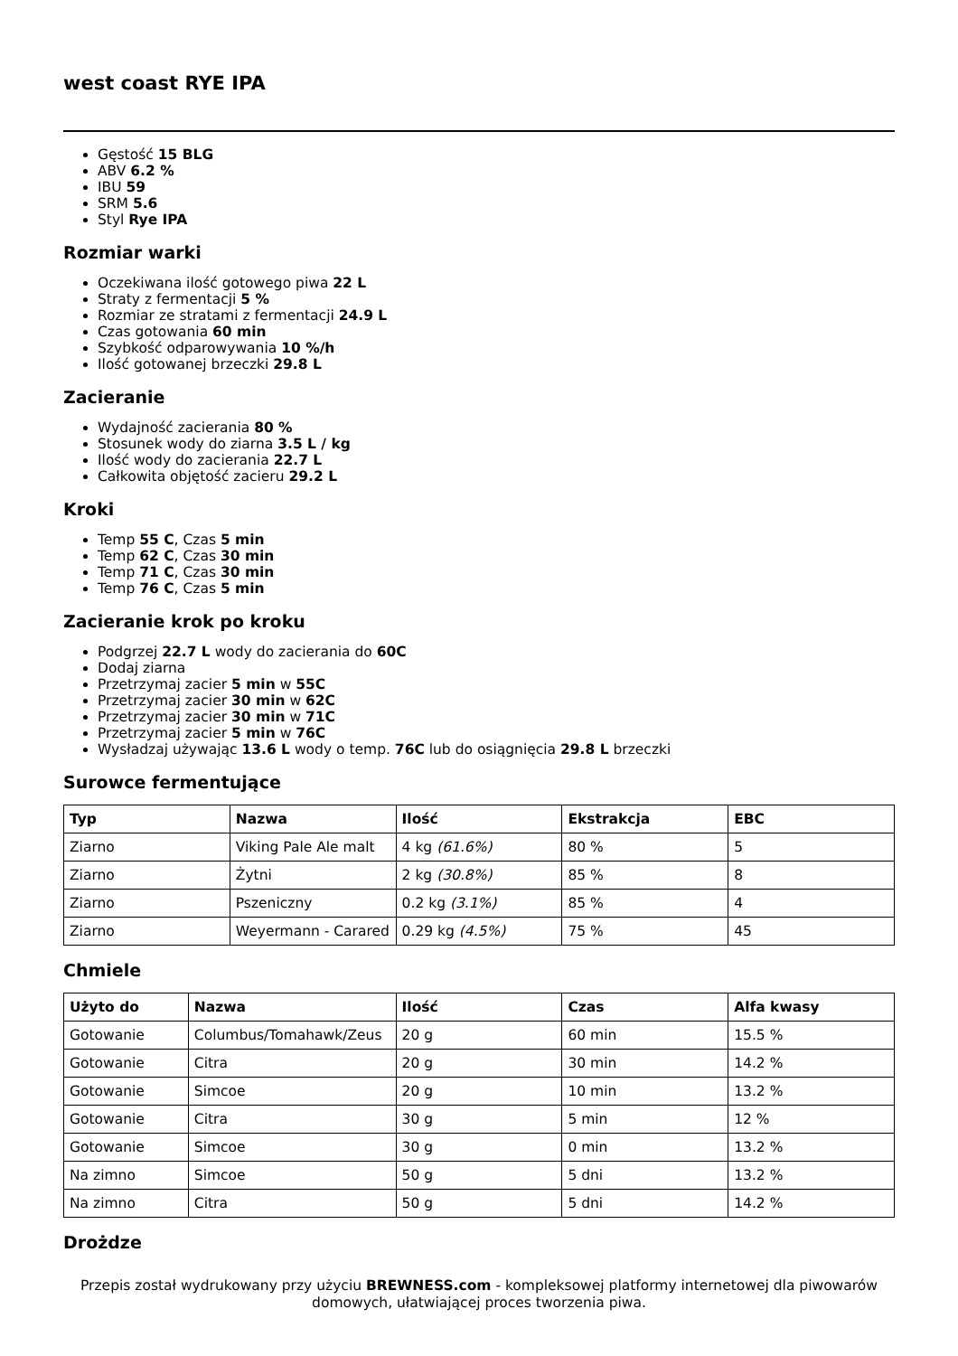west coast RYE IPA
Gęstość 15 BLG
ABV 6.2 %
IBU 59
SRM 5.6
Styl Rye IPA
Rozmiar warki
Oczekiwana ilość gotowego piwa 22 L
Straty z fermentacji 5 %
Rozmiar ze stratami z fermentacji 24.9 L
Czas gotowania 60 min
Szybkość odparowywania 10 %/h
Ilość gotowanej brzeczki 29.8 L
Zacieranie
Wydajność zacierania 80 %
Stosunek wody do ziarna 3.5 L / kg
Ilość wody do zacierania 22.7 L
Całkowita objętość zacieru 29.2 L
Kroki
Temp 55 C, Czas 5 min
Temp 62 C, Czas 30 min
Temp 71 C, Czas 30 min
Temp 76 C, Czas 5 min
Zacieranie krok po kroku
Podgrzej 22.7 L wody do zacierania do 60C
Dodaj ziarna
Przetrzymaj zacier 5 min w 55C
Przetrzymaj zacier 30 min w 62C
Przetrzymaj zacier 30 min w 71C
Przetrzymaj zacier 5 min w 76C
Wysładzaj używając 13.6 L wody o temp. 76C lub do osiągnięcia 29.8 L brzeczki
Surowce fermentujące
| Typ | Nazwa | Ilość | Ekstrakcja | EBC |
| --- | --- | --- | --- | --- |
| Ziarno | Viking Pale Ale malt | 4 kg (61.6%) | 80 % | 5 |
| Ziarno | Żytni | 2 kg (30.8%) | 85 % | 8 |
| Ziarno | Pszeniczny | 0.2 kg (3.1%) | 85 % | 4 |
| Ziarno | Weyermann - Carared | 0.29 kg (4.5%) | 75 % | 45 |
Chmiele
| Użyto do | Nazwa | Ilość | Czas | Alfa kwasy |
| --- | --- | --- | --- | --- |
| Gotowanie | Columbus/Tomahawk/Zeus | 20 g | 60 min | 15.5 % |
| Gotowanie | Citra | 20 g | 30 min | 14.2 % |
| Gotowanie | Simcoe | 20 g | 10 min | 13.2 % |
| Gotowanie | Citra | 30 g | 5 min | 12 % |
| Gotowanie | Simcoe | 30 g | 0 min | 13.2 % |
| Na zimno | Simcoe | 50 g | 5 dni | 13.2 % |
| Na zimno | Citra | 50 g | 5 dni | 14.2 % |
Drożdze
Przepis został wydrukowany przy użyciu BREWNESS.com - kompleksowej platformy internetowej dla piwowarów domowych, ułatwiającej proces tworzenia piwa.